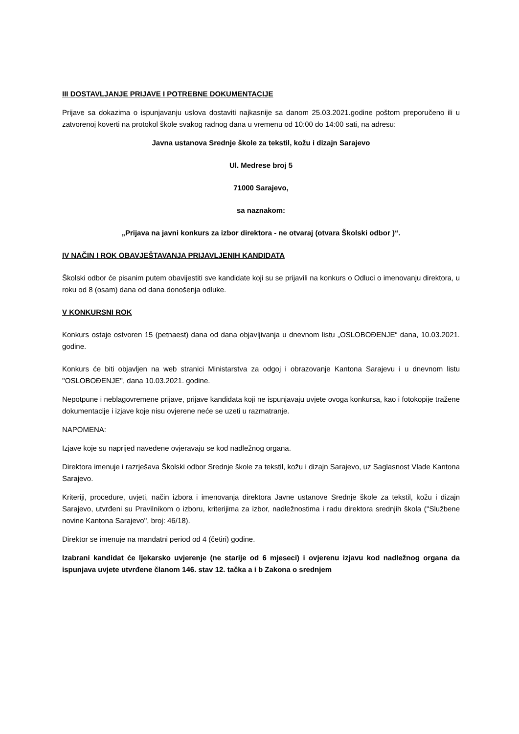III DOSTAVLJANJE PRIJAVE I POTREBNE DOKUMENTACIJE
Prijave sa dokazima o ispunjavanju uslova dostaviti najkasnije sa danom 25.03.2021.godine poštom preporučeno ili u zatvorenoj koverti na protokol škole svakog radnog dana u vremenu od 10:00 do 14:00 sati, na adresu:
Javna ustanova Srednje škole za tekstil, kožu i dizajn Sarajevo
Ul. Medrese broj 5
71000 Sarajevo,
sa naznakom:
„Prijava na javni konkurs za izbor direktora - ne otvaraj (otvara Školski odbor )“.
IV NAČIN I ROK OBAVJEŠTAVANJA PRIJAVLJENIH KANDIDATA
Školski odbor će pisanim putem obavijestiti sve kandidate koji su se prijavili na konkurs o Odluci o imenovanju direktora, u roku od 8 (osam) dana od dana donošenja odluke.
V KONKURSNI ROK
Konkurs ostaje ostvoren 15 (petnaest) dana od dana objavljivanja u dnevnom listu „OSLOBOĐENJE“ dana, 10.03.2021. godine.
Konkurs će biti objavljen na web stranici Ministarstva za odgoj i obrazovanje Kantona Sarajevu i u dnevnom listu ''OSLOBOĐENJE'', dana 10.03.2021. godine.
Nepotpune i neblagovremene prijave, prijave kandidata koji ne ispunjavaju uvjete ovoga konkursa, kao i fotokopije tražene dokumentacije i izjave koje nisu ovjerene neće se uzeti u razmatranje.
NAPOMENA:
Izjave koje su naprijed navedene ovjeravaju se kod nadležnog organa.
Direktora imenuje i razrješava Školski odbor Srednje škole za tekstil, kožu i dizajn Sarajevo, uz Saglasnost Vlade Kantona Sarajevo.
Kriteriji, procedure, uvjeti, način izbora i imenovanja direktora Javne ustanove Srednje škole za tekstil, kožu i dizajn Sarajevo, utvrđeni su Pravilnikom o izboru, kriterijima za izbor, nadležnostima i radu direktora srednjih škola (''Službene novine Kantona Sarajevo'', broj: 46/18).
Direktor se imenuje na mandatni period od 4 (četiri) godine.
Izabrani kandidat će ljekarsko uvjerenje (ne starije od 6 mjeseci) i ovjerenu izjavu kod nadležnog organa da ispunjava uvjete utvrđene članom 146. stav 12. tačka a i b Zakona o srednjem